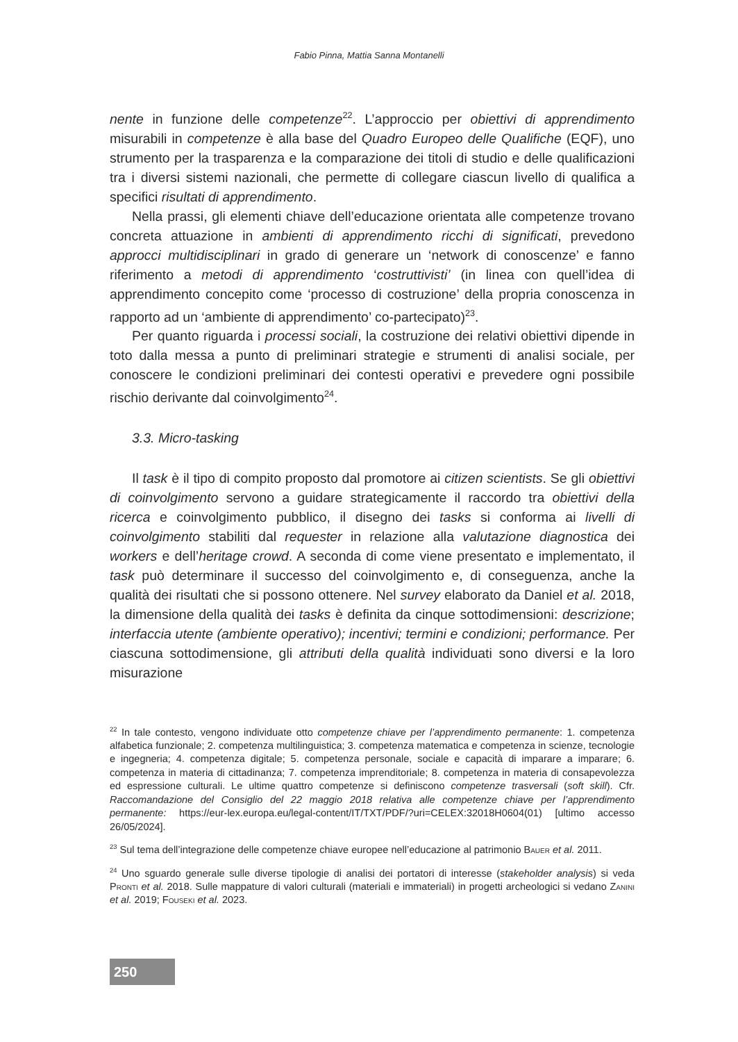Fabio Pinna, Mattia Sanna Montanelli
nente in funzione delle competenze<sup>22</sup>. L’approccio per obiettivi di apprendimento misurabili in competenze è alla base del Quadro Europeo delle Qualifiche (EQF), uno strumento per la trasparenza e la comparazione dei titoli di studio e delle qualificazioni tra i diversi sistemi nazionali, che permette di collegare ciascun livello di qualifica a specifici risultati di apprendimento.
Nella prassi, gli elementi chiave dell’educazione orientata alle competenze trovano concreta attuazione in ambienti di apprendimento ricchi di significati, prevedono approcci multidisciplinari in grado di generare un ‘network di conoscenze’ e fanno riferimento a metodi di apprendimento ‘costruttivisti’ (in linea con quell’idea di apprendimento concepito come ‘processo di costruzione’ della propria conoscenza in rapporto ad un ‘ambiente di apprendimento’ co-partecipato)<sup>23</sup>.
Per quanto riguarda i processi sociali, la costruzione dei relativi obiettivi dipende in toto dalla messa a punto di preliminari strategie e strumenti di analisi sociale, per conoscere le condizioni preliminari dei contesti operativi e prevedere ogni possibile rischio derivante dal coinvolgimento<sup>24</sup>.
3.3. Micro-tasking
Il task è il tipo di compito proposto dal promotore ai citizen scientists. Se gli obiettivi di coinvolgimento servono a guidare strategicamente il raccordo tra obiettivi della ricerca e coinvolgimento pubblico, il disegno dei tasks si conforma ai livelli di coinvolgimento stabiliti dal requester in relazione alla valutazione diagnostica dei workers e dell’heritage crowd. A seconda di come viene presentato e implementato, il task può determinare il successo del coinvolgimento e, di conseguenza, anche la qualità dei risultati che si possono ottenere. Nel survey elaborato da Daniel et al. 2018, la dimensione della qualità dei tasks è definita da cinque sottodimensioni: descrizione; interfaccia utente (ambiente operativo); incentivi; termini e condizioni; performance. Per ciascuna sottodimensione, gli attributi della qualità individuati sono diversi e la loro misurazione
<sup>22</sup> In tale contesto, vengono individuate otto competenze chiave per l’apprendimento permanente: 1. competenza alfabetica funzionale; 2. competenza multilinguistica; 3. competenza matematica e competenza in scienze, tecnologie e ingegneria; 4. competenza digitale; 5. competenza personale, sociale e capacità di imparare a imparare; 6. competenza in materia di cittadinanza; 7. competenza imprenditoriale; 8. competenza in materia di consapevolezza ed espressione culturali. Le ultime quattro competenze si definiscono competenze trasversali (soft skill). Cfr. Raccomandazione del Consiglio del 22 maggio 2018 relativa alle competenze chiave per l’apprendimento permanente: https://eur-lex.europa.eu/legal-content/IT/TXT/PDF/?uri=CELEX:32018H0604(01) [ultimo accesso 26/05/2024].
<sup>23</sup> Sul tema dell’integrazione delle competenze chiave europee nell’educazione al patrimonio Bauer et al. 2011.
<sup>24</sup> Uno sguardo generale sulle diverse tipologie di analisi dei portatori di interesse (stakeholder analysis) si veda Pronti et al. 2018. Sulle mappature di valori culturali (materiali e immateriali) in progetti archeologici si vedano Zanini et al. 2019; Fouseki et al. 2023.
250